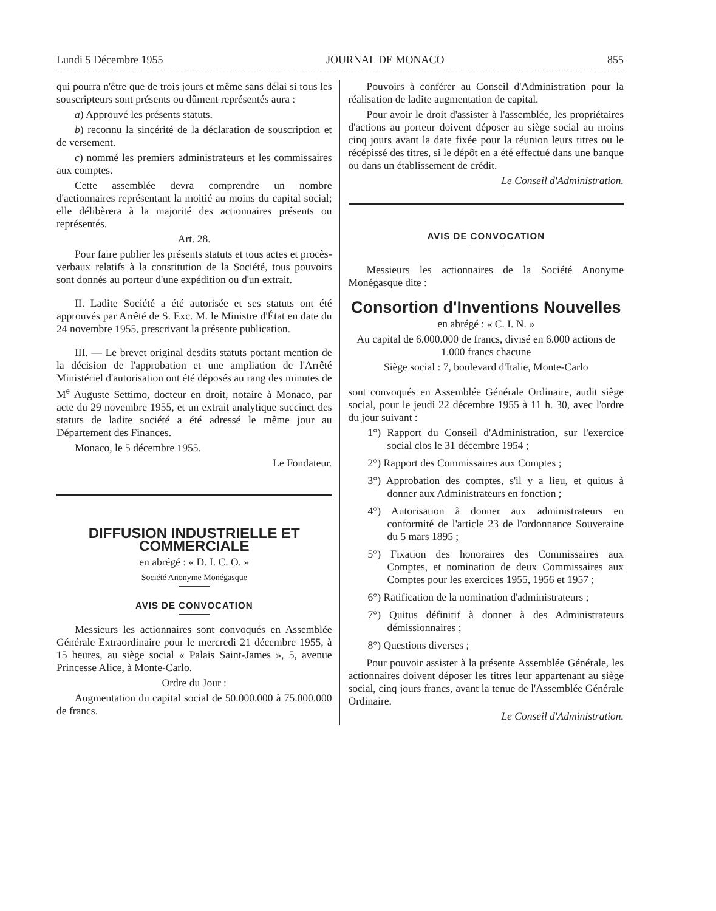Lundi 5 Décembre 1955 JOURNAL DE MONACO 855
qui pourra n'être que de trois jours et même sans délai si tous les souscripteurs sont présents ou dûment représentés aura :
a) Approuvé les présents statuts.
b) reconnu la sincérité de la déclaration de souscription et de versement.
c) nommé les premiers administrateurs et les commissaires aux comptes.
Cette assemblée devra comprendre un nombre d'actionnaires représentant la moitié au moins du capital social; elle délibèrera à la majorité des actionnaires présents ou représentés.
Art. 28.
Pour faire publier les présents statuts et tous actes et procès-verbaux relatifs à la constitution de la Société, tous pouvoirs sont donnés au porteur d'une expédition ou d'un extrait.
II. Ladite Société a été autorisée et ses statuts ont été approuvés par Arrêté de S. Exc. M. le Ministre d'État en date du 24 novembre 1955, prescrivant la présente publication.
III. — Le brevet original desdits statuts portant mention de la décision de l'approbation et une ampliation de l'Arrêté Ministériel d'autorisation ont été déposés au rang des minutes de M<sup>e</sup> Auguste Settimo, docteur en droit, notaire à Monaco, par acte du 29 novembre 1955, et un extrait analytique succinct des statuts de ladite société a été adressé le même jour au Département des Finances.
Monaco, le 5 décembre 1955.
Le Fondateur.
DIFFUSION INDUSTRIELLE ET COMMERCIALE
en abrégé : « D. I. C. O. »
Société Anonyme Monégasque
AVIS DE CONVOCATION
Messieurs les actionnaires sont convoqués en Assemblée Générale Extraordinaire pour le mercredi 21 décembre 1955, à 15 heures, au siège social « Palais Saint-James », 5, avenue Princesse Alice, à Monte-Carlo.
Ordre du Jour :
Augmentation du capital social de 50.000.000 à 75.000.000 de francs.
Pouvoirs à conférer au Conseil d'Administration pour la réalisation de ladite augmentation de capital.
Pour avoir le droit d'assister à l'assemblée, les propriétaires d'actions au porteur doivent déposer au siège social au moins cinq jours avant la date fixée pour la réunion leurs titres ou le récépissé des titres, si le dépôt en a été effectué dans une banque ou dans un établissement de crédit.
Le Conseil d'Administration.
AVIS DE CONVOCATION
Messieurs les actionnaires de la Société Anonyme Monégasque dite :
Consortion d'Inventions Nouvelles
en abrégé : « C. I. N. »
Au capital de 6.000.000 de francs, divisé en 6.000 actions de 1.000 francs chacune
Siège social : 7, boulevard d'Italie, Monte-Carlo
sont convoqués en Assemblée Générale Ordinaire, audit siège social, pour le jeudi 22 décembre 1955 à 11 h. 30, avec l'ordre du jour suivant :
1°) Rapport du Conseil d'Administration, sur l'exercice social clos le 31 décembre 1954 ;
2°) Rapport des Commissaires aux Comptes ;
3°) Approbation des comptes, s'il y a lieu, et quitus à donner aux Administrateurs en fonction ;
4°) Autorisation à donner aux administrateurs en conformité de l'article 23 de l'ordonnance Souveraine du 5 mars 1895 ;
5°) Fixation des honoraires des Commissaires aux Comptes, et nomination de deux Commissaires aux Comptes pour les exercices 1955, 1956 et 1957 ;
6°) Ratification de la nomination d'administrateurs ;
7°) Quitus définitif à donner à des Administrateurs démissionnaires ;
8°) Questions diverses ;
Pour pouvoir assister à la présente Assemblée Générale, les actionnaires doivent déposer les titres leur appartenant au siège social, cinq jours francs, avant la tenue de l'Assemblée Générale Ordinaire.
Le Conseil d'Administration.